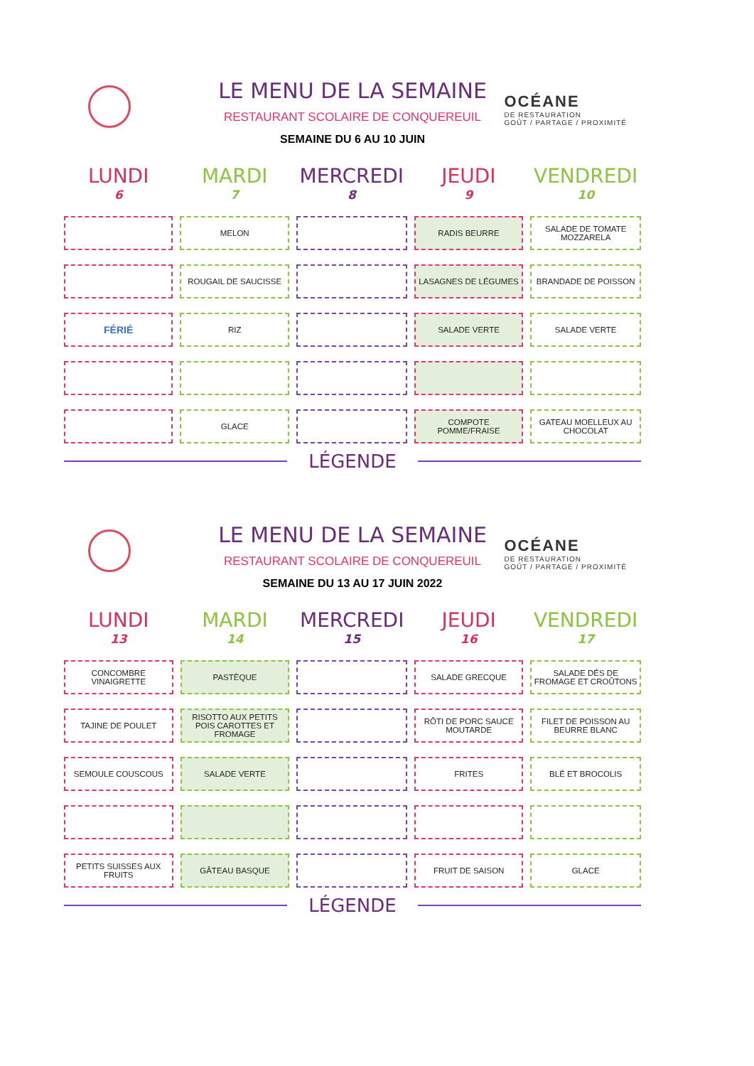OCÉANE
DE RESTAURATION
GOÛT / PARTAGE / PROXIMITÉ
LE MENU DE LA SEMAINE
RESTAURANT SCOLAIRE DE CONQUEREUIL
SEMAINE DU 6 AU 10 JUIN
| LUNDI 6 | MARDI 7 | MERCREDI 8 | JEUDI 9 | VENDREDI 10 |
| --- | --- | --- | --- | --- |
| | MELON | | RADIS BEURRE | SALADE DE TOMATE MOZZARELA |
| | ROUGAIL DE SAUCISSE | | LASAGNES DE LÉGUMES | BRANDADE DE POISSON |
| FÉRIÉ | RIZ | | SALADE VERTE | SALADE VERTE |
| | GLACE | | COMPOTE POMME/FRAISE | GATEAU MOELLEUX AU CHOCOLAT |
LÉGENDE
OCÉANE
DE RESTAURATION
GOÛT / PARTAGE / PROXIMITÉ
LE MENU DE LA SEMAINE
RESTAURANT SCOLAIRE DE CONQUEREUIL
SEMAINE DU 13 AU 17 JUIN 2022
| LUNDI 13 | MARDI 14 | MERCREDI 15 | JEUDI 16 | VENDREDI 17 |
| --- | --- | --- | --- | --- |
| CONCOMBRE VINAIGRETTE | PASTÈQUE | | SALADE GRECQUE | SALADE DÉS DE FROMAGE ET CROÛTONS |
| TAJINE DE POULET | RISOTTO AUX PETITS POIS CAROTTES ET FROMAGE | | RÔTI DE PORC SAUCE MOUTARDE | FILET DE POISSON AU BEURRE BLANC |
| SEMOULE COUSCOUS | SALADE VERTE | | FRITES | BLÉ ET BROCOLIS |
| PETITS SUISSES AUX FRUITS | GÂTEAU BASQUE | | FRUIT DE SAISON | GLACE |
LÉGENDE